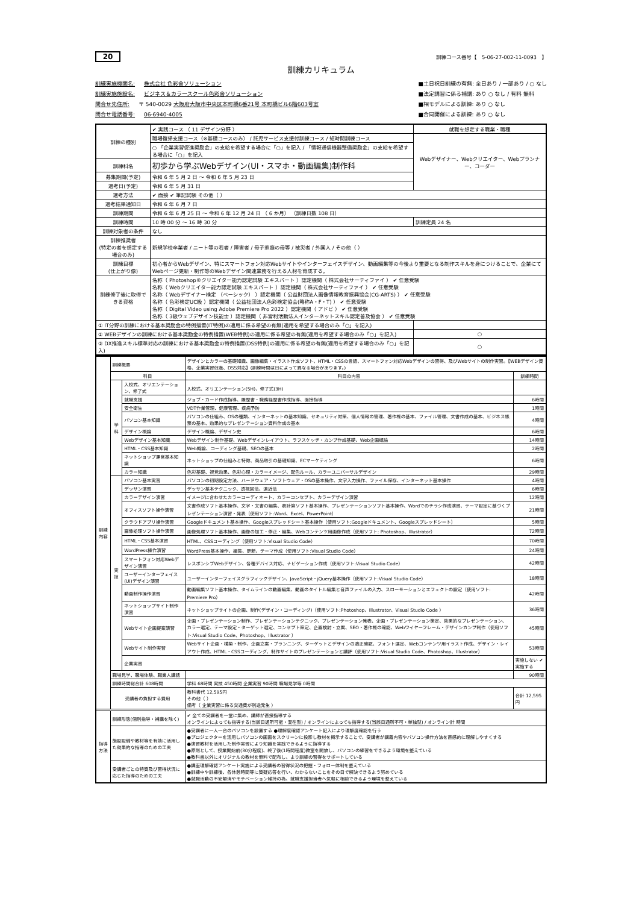20
訓練コース番号【　5-06-27-002-11-0093　】
訓練カリキュラム
訓練実施機関名: 株式会社 色彩舎ソリューション
訓練実施施設名: ビジネス＆カラースクール色彩舎ソリューション
問合せ先住所: 〒 540-0029 大阪府大阪市中央区本町橋6番21号 本町橋ビル6階603号室
問合せ電話番号: 06-6940-4005
■土日祝日訓練の有無: 全日あり / 一部あり / ○ なし
■法定講習に係る補講: あり ○ なし / 有料 無料
■相モデルによる訓練: あり ○ なし
■合同開催による訓練: あり ○ なし
| 訓練の種別 | ✔ 実践コース （ 11 デザイン分野 ） | 就職を想定する職業・職種 |
| | 職場復帰支援コース（※基礎コースのみ） / 託児サービス支援付訓練コース / 短時間訓練コース | Webデザイナー、Webクリエイター、Webプランナー、コーダー |
| | ○ 「企業実習促進奨励金」の支給を希望する場合に「○」を記入 / 「情報通信機器整備奨励金」の支給を希望する場合に「○」を記入 | |
| 訓練科名 | 初歩から学ぶWebデザイン(UI・スマホ・動画編集)制作科 | |
| 募集期間(予定) | 令和 6 年 5 月 2 日 ～ 令和 6 年 5 月 23 日 | |
| 選考日(予定) | 令和 6 年 5 月 31 日 | |
| 選考方法 | ✔ 面接 ✔ 筆記試験 その他（ ） | |
| 選考結果通知日 | 令和 6 年 6 月 7 日 | |
| 訓練期間 | 令和 6 年 6 月 25 日 ～ 令和 6 年 12 月 24 日 （ 6 か月） （訓練日数 108 日） | |
| 訓練時間 | 10 時 00 分 ～ 16 時 30 分 | 訓練定員 24 名 |
| 訓練対象者の条件 | なし | |
| 訓練推奨者 (特定の者を想定する場合のみ) | 新規学校卒業者 / ニート等の若者 / 障害者 / 母子家庭の母等 / 被災者 / 外国人 / その他（ ） | |
| 訓練目標 (仕上がり像) | 初心者からWebデザイン、特にスマートフォン対応Webサイトやインターフェイスデザイン、動画編集等の今後より重要となる制作スキルを身につけることで、企業にてWebページ更新・制作等のWebデザイン関連業務を行える人材を育成する。 | |
| 訓練修了後に取得できる資格 | 名称（ Photoshop®クリエイター能力認定試験 エキスパート ）認定機関（ 株式会社サーティファイ ） ✔ 任意受験 名称（ Webクリエイター能力認定試験 エキスパート ）認定機関（ 株式会社サーティファイ ） ✔ 任意受験 名称（ Webデザイナー検定 （ベーシック） ）認定機関（ 公益財団法人画像情報教育振興協会(CG-ARTS) ） ✔ 任意受験 名称（ 色彩検定UC級 ）認定機関（ 公益社団法人色彩検定協会(略称A・F・T) ） ✔ 任意受験 名称（ Digital Video using Adobe Premiere Pro 2022 ）認定機関（ アドビ ） ✔ 任意受験 名称（ 3級ウェブデザイン技能士 ）認定機関（ 非営利活動法人インターネットスキル認定普及協会 ） ✔ 任意受験 | |
| ① IT分野の訓練における基本奨励金の特例措置(IT特例)の適用に係る希望の有無(適用を希望する場合のみ「○」を記入) | | |
| ② WEBデザインの訓練における基本奨励金の特例措置(WEB特例)の適用に係る希望の有無(適用を希望する場合のみ「○」を記入) | | ○ |
| ③ DX推進スキル標準対応の訓練における基本奨励金の特例措置(DSS特例)の適用に係る希望の有無(適用を希望する場合のみ「○」を記入) | | ○ |
| 訓練内容 | 訓練概要 | | デザインとカラーの基礎知識、画像編集・イラスト作成ソフト、HTML・CSSの言語、スマートフォン対応Webデザインの習得、及びWebサイトの制作実習。【WEBデザイン資格、企業実習促進、DSS対応】(訓練時間は日によって異なる場合があります。) | |
| | 科目 | | 科目の内容 | 訓練時間 |
| | 学科 | 入校式、オリエンテーション、修了式 | 入校式、オリエンテーション(5H)、修了式(3H) | |
| | | 就職支援 | ジョブ・カード作成指導、履歴書・職務経歴書作成指導、面接指導 | 6時間 |
| | | 安全衛生 | VDT作業管理、健康管理、疾病予防 | 1時間 |
| | | パソコン基本知識 | パソコンの仕組み、OSの種類、インターネットの基本知識、セキュリティ対策、個人情報の管理、著作権の基本、ファイル管理、文書作成の基本、ビジネス帳票の基本、効果的なプレゼンテーション資料作成の基本 | 4時間 |
| | | デザイン概論 | デザイン概論、デザイン史 | 6時間 |
| | | Webデザイン基本知識 | Webデザイン制作基礎、Webデザインレイアウト、ラフスケッチ・カンプ作成基礎、Web企画概論 | 14時間 |
| | | HTML・CSS基本知識 | Web概論、コーディング基礎、SEOの基本 | 2時間 |
| | | ネットショップ運営基本知識 | ネットショップの仕組みと特徴、商品取引の基礎知識、ECマーケティング | 6時間 |
| | | カラー知識 | 色彩基礎、視覚効果、色彩心理・カラーイメージ、配色ルール、カラーユニバーサルデザイン | 29時間 |
| | 実技 | パソコン基本実習 | パソコンの初期設定方法、ハードウェア・ソフトウェア・OSの基本操作、文字入力操作、ファイル保存、インターネット基本操作 | 4時間 |
| | | デッサン演習 | デッサン基本テクニック、透視図法、遠近法 | 6時間 |
| | | カラーデザイン演習 | イメージに合わせたカラーコーディネート、カラーコンセプト、カラーデザイン演習 | 12時間 |
| | | オフィスソフト操作演習 | 文書作成ソフト基本操作、文字・文書の編集、表計算ソフト基本操作、プレゼンテーションソフト基本操作、Wordでのチラシ作成演習、テーマ設定に基づくプレゼンテーション演習・発表（使用ソフト:Word、Excel、PowerPoint） | 21時間 |
| | | クラウドアプリ操作演習 | Googleドキュメント基本操作、Googleスプレッドシート基本操作（使用ソフト:Googleドキュメント、Googleスプレッドシート） | 5時間 |
| | | 画像処理ソフト操作演習 | 画像処理ソフト基本操作、画像の加工・修正・編集、Webコンテンツ用画像作成（使用ソフト: Photoshop、Illustrator） | 72時間 |
| | | HTML・CSS基本演習 | HTML、CSSコーディング（使用ソフト:Visual Studio Code） | 70時間 |
| | | WordPress操作演習 | WordPress基本操作、編集、更新、テーマ作成（使用ソフト:Visual Studio Code） | 24時間 |
| | | スマートフォン対応Webデザイン演習 | レスポンシブWebデザイン、各種デバイス対応、ナビゲーション作成（使用ソフト:Visual Studio Code） | 42時間 |
| | | ユーザーインターフェイス(UI)デザイン演習 | ユーザーインターフェイスグラフィックデザイン、JavaScript・jQuery基本操作（使用ソフト:Visual Studio Code） | 18時間 |
| | | 動画制作操作演習 | 動画編集ソフト基本操作、タイムラインの動画編集、動画のタイトル編集と音声ファイルの入力、スローモーションとエフェクトの設定（使用ソフト: Premiere Pro） | 42時間 |
| | | ネットショップサイト制作演習 | ネットショップサイトの企画、制作(デザイン・コーディング)（使用ソフト:Photoshop、Illustrator、Visual Studio Code ） | 36時間 |
| | | Webサイト企画提案演習 | 企画・プレゼンテーション制作、プレゼンテーションテクニック、プレゼンテーション発表、企画・プレゼンテーション策定、効果的なプレゼンテーション、カラー選定、テーマ設定・ターゲット選定、コンセプト策定、企画検討・立案、SEO・著作権の確認、Webワイヤーフレーム・デザインカンプ制作（使用ソフト:Visual Studio Code、Photoshop、Illustrator ） | 45時間 |
| | | Webサイト制作実習 | Webサイト企画・構築・制作、企画立案・プランニング、ターゲットとデザインの適正確認、フォント選定、Webコンテンツ用イラスト作成、デザイン・レイアウト作成、HTML・CSSコーディング、制作サイトのプレゼンテーションと講評（使用ソフト:Visual Studio Code、Photoshop、Illustrator） | 53時間 |
| | | 企業実習 | | 実施しない ✔ 実施する |
| | 職場見学、職場体験、職業人講話 | | | 90時間 |
| | 訓練時間総合計 608時間 | | 学科 68時間 実技 450時間 企業実習 90時間 職場見学等 0時間 | |
| | 受講者の負担する費用 | | 教科書代 12,595円 その他（ ） 備考（ 企業実習に係る交通費が別途発生 ） | 合計 12,595円 |
| 指導方法 | 訓練形態(個別指導・補講を除く) | | ✔ 全ての受講者を一堂に集め、講師が直接指導する オンラインによっても指導する(当該日通所可能・混在型) / オンラインによっても指導する(当該日通所不可・単独型) / オンライン計 時間 | |
| | 施設設備や教材等を有効に活用した効果的な指導のための工夫 | | ●受講者に一人一台のパソコンを設置する ●理解度確認アンケート記入により理解度確認を行う ●プロジェクターを活用しパソコンの画面をスクリーンに投影し教材を掲示することで、受講者が講義内容やパソコン操作方法を直感的に理解しやすくする ●演習教材を活用した制作実習により知識を実践できるように指導する ●原則として、授業開始前(30分程度)、終了後(1時間程度)教室を開放し、パソコンの練習をできるよう環境を整えている ●教科書以外にオリジナルの教材を無料で配布し、より訓練の習得をサポートしている | |
| | 受講者ごとの特質及び習得状況に応じた指導のための工夫 | | ●講座理解確認アンケート実施による受講者の習得状況の把握・フォロー体制を整えている ●訓練中や訓練後、各休憩時間等に質疑応答を行い、わからないことをその日で解決できるよう努めている ●就職活動の不安解消やモチベーション維持の為、就職支援担当者へ気軽に相談できるよう環境を整えている | |